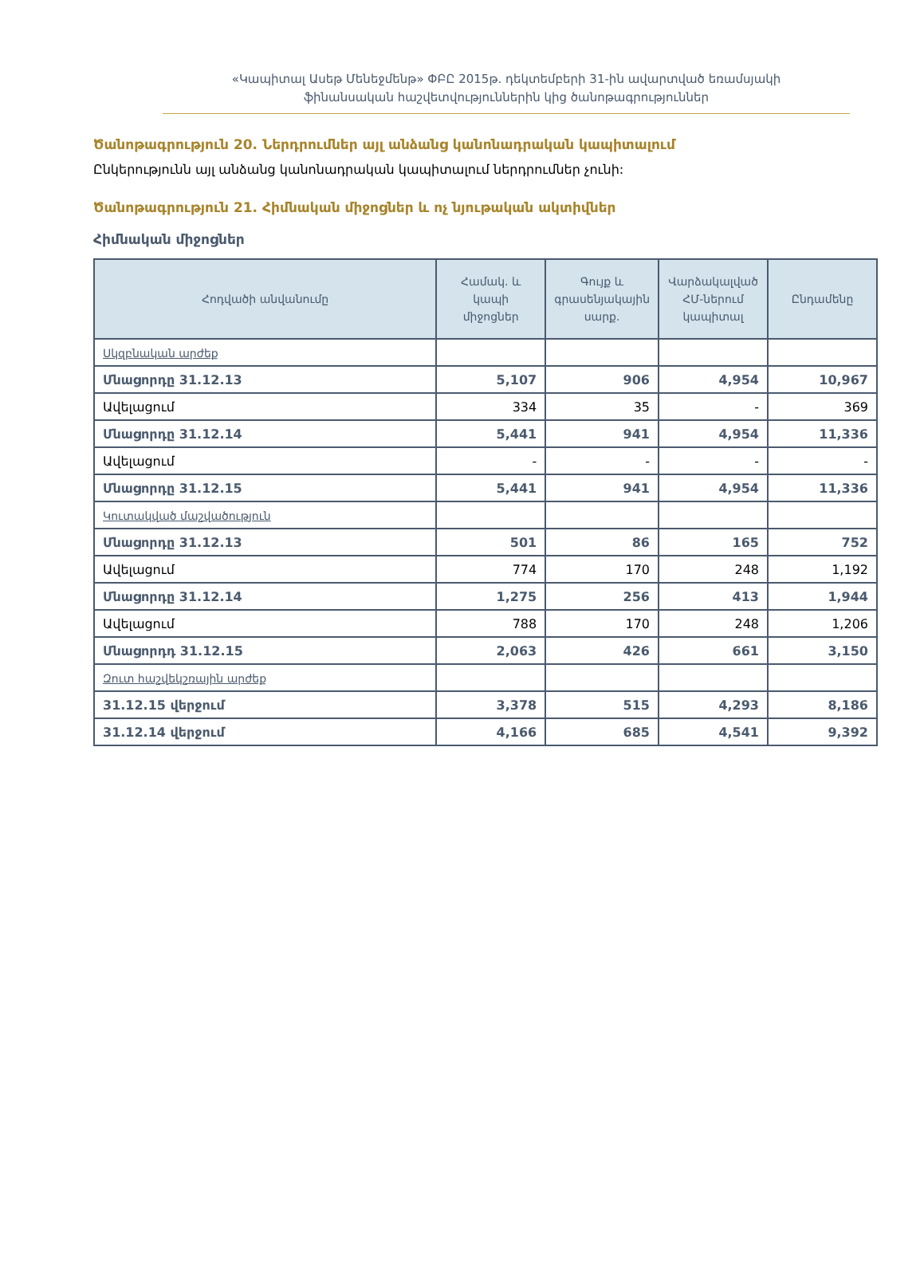«Կապիտալ Ասեթ Մենեջմենթ» ՓԲԸ 2015թ. դեկտեմբերի 31-ին ավարտված եռամսյակի
ֆինանսական հաշվետվություններին կից ծանոթագրություններ
Ծանոթագրություն 20. Ներդրումներ այլ անձանց կանոնադրական կապիտալում
Ընկերությունն այլ անձանց կանոնադրական կապիտալում ներդրումներ չունի:
Ծանոթագրություն 21. Հիմնական միջոցներ և ոչ նյութական ակտիվներ
Հիմնական միջոցներ
| Հոդվածի անվանումը | Համակ. և կապի միջոցներ | Գույք և գրասենյակային սարք. | Վարձակալված ՀՄ-ներում կապիտալ | Ընդամենը |
| --- | --- | --- | --- | --- |
| Սկզբնական արժեք | | | | |
| Մնացորդը 31.12.13 | 5,107 | 906 | 4,954 | 10,967 |
| Ավելացում | 334 | 35 | - | 369 |
| Մնացորդը 31.12.14 | 5,441 | 941 | 4,954 | 11,336 |
| Ավելացում | - | - | - | - |
| Մնացորդը 31.12.15 | 5,441 | 941 | 4,954 | 11,336 |
| Կուտակված մաշվածություն | | | | |
| Մնացորդը 31.12.13 | 501 | 86 | 165 | 752 |
| Ավելացում | 774 | 170 | 248 | 1,192 |
| Մնացորդը 31.12.14 | 1,275 | 256 | 413 | 1,944 |
| Ավելացում | 788 | 170 | 248 | 1,206 |
| Մնացորդդ 31.12.15 | 2,063 | 426 | 661 | 3,150 |
| Զուտ հաշվեկշռային արժեք | | | | |
| 31.12.15 վերջում | 3,378 | 515 | 4,293 | 8,186 |
| 31.12.14 վերջում | 4,166 | 685 | 4,541 | 9,392 |